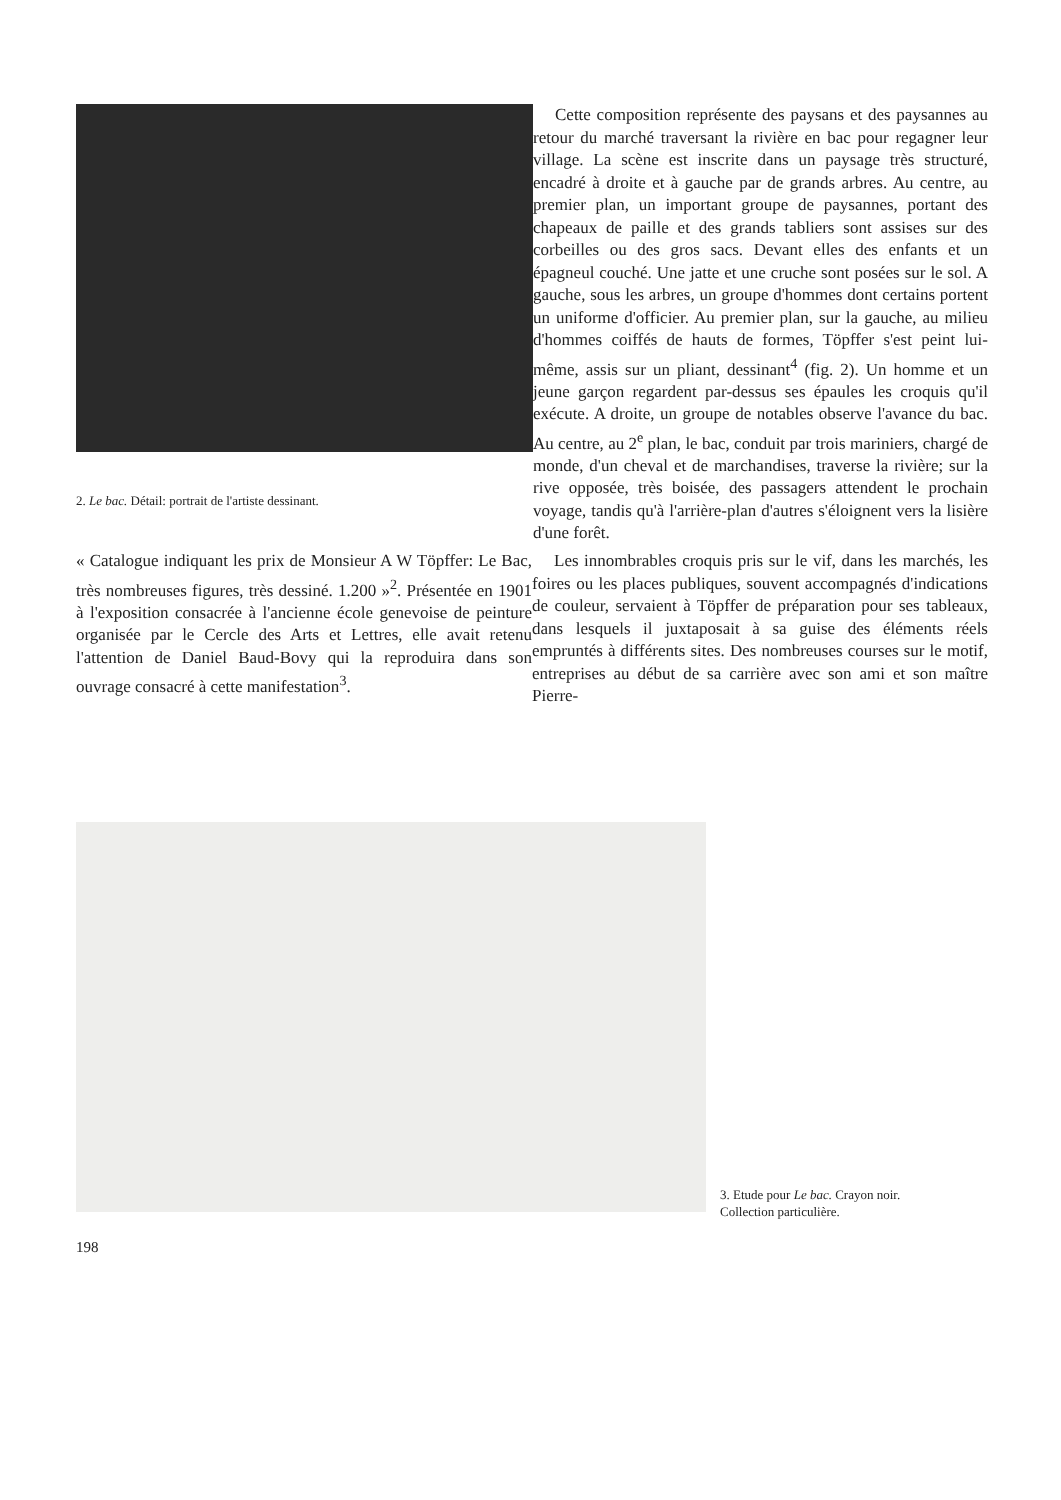2. Le bac. Détail: portrait de l'artiste dessinant.
Cette composition représente des paysans et des paysannes au retour du marché traversant la rivière en bac pour regagner leur village. La scène est inscrite dans un paysage très structuré, encadré à droite et à gauche par de grands arbres. Au centre, au premier plan, un important groupe de paysannes, portant des chapeaux de paille et des grands tabliers sont assises sur des corbeilles ou des gros sacs. Devant elles des enfants et un épagneul couché. Une jatte et une cruche sont posées sur le sol. A gauche, sous les arbres, un groupe d'hommes dont certains portent un uniforme d'officier. Au premier plan, sur la gauche, au milieu d'hommes coiffés de hauts de formes, Töpffer s'est peint lui-même, assis sur un pliant, dessinant<sup>4</sup> (fig. 2). Un homme et un jeune garçon regardent par-dessus ses épaules les croquis qu'il exécute. A droite, un groupe de notables observe l'avance du bac. Au centre, au 2<sup>e</sup> plan, le bac, conduit par trois mariniers, chargé de monde, d'un cheval et de marchandises, traverse la rivière; sur la rive opposée, très boisée, des passagers attendent le prochain voyage, tandis qu'à l'arrière-plan d'autres s'éloignent vers la lisière d'une forêt.
« Catalogue indiquant les prix de Monsieur A W Töpffer: Le Bac, très nombreuses figures, très dessiné. 1.200 »<sup>2</sup>. Présentée en 1901 à l'exposition consacrée à l'ancienne école genevoise de peinture organisée par le Cercle des Arts et Lettres, elle avait retenu l'attention de Daniel Baud-Bovy qui la reproduira dans son ouvrage consacré à cette manifestation<sup>3</sup>.
Les innombrables croquis pris sur le vif, dans les marchés, les foires ou les places publiques, souvent accompagnés d'indications de couleur, servaient à Töpffer de préparation pour ses tableaux, dans lesquels il juxtaposait à sa guise des éléments réels empruntés à différents sites. Des nombreuses courses sur le motif, entreprises au début de sa carrière avec son ami et son maître Pierre-
3. Etude pour Le bac. Crayon noir.
Collection particulière.
198